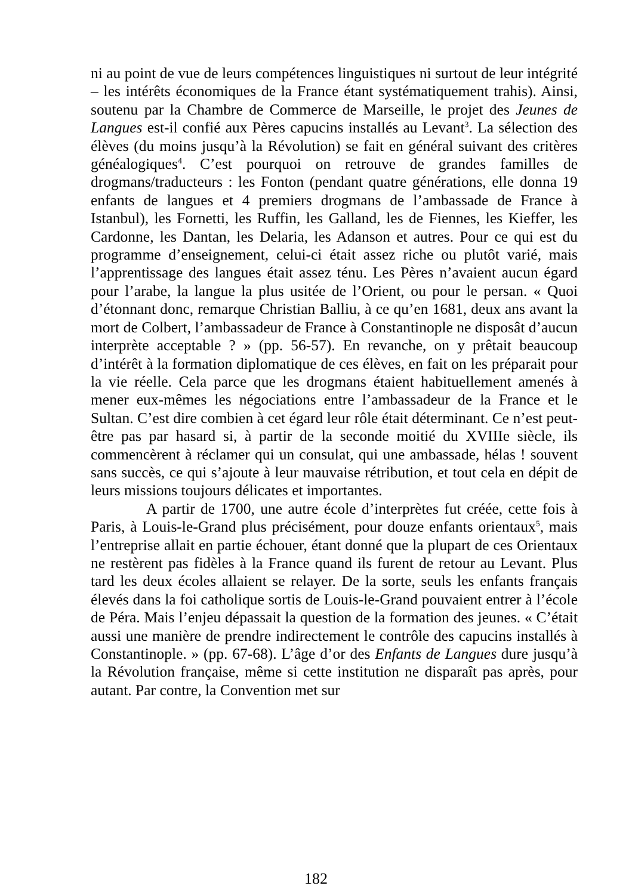ni au point de vue de leurs compétences linguistiques ni surtout de leur intégrité – les intérêts économiques de la France étant systématiquement trahis). Ainsi, soutenu par la Chambre de Commerce de Marseille, le projet des Jeunes de Langues est-il confié aux Pères capucins installés au Levant<sup>3</sup>. La sélection des élèves (du moins jusqu’à la Révolution) se fait en général suivant des critères généalogiques<sup>4</sup>. C’est pourquoi on retrouve de grandes familles de drogmans/traducteurs : les Fonton (pendant quatre générations, elle donna 19 enfants de langues et 4 premiers drogmans de l’ambassade de France à Istanbul), les Fornetti, les Ruffin, les Galland, les de Fiennes, les Kieffer, les Cardonne, les Dantan, les Delaria, les Adanson et autres. Pour ce qui est du programme d’enseignement, celui-ci était assez riche ou plutôt varié, mais l’apprentissage des langues était assez ténu. Les Pères n’avaient aucun égard pour l’arabe, la langue la plus usitée de l’Orient, ou pour le persan. « Quoi d’étonnant donc, remarque Christian Balliu, à ce qu’en 1681, deux ans avant la mort de Colbert, l’ambassadeur de France à Constantinople ne disposât d’aucun interprète acceptable ? » (pp. 56-57). En revanche, on y prêtait beaucoup d’intérêt à la formation diplomatique de ces élèves, en fait on les préparait pour la vie réelle. Cela parce que les drogmans étaient habituellement amenés à mener eux-mêmes les négociations entre l’ambassadeur de la France et le Sultan. C’est dire combien à cet égard leur rôle était déterminant. Ce n’est peut-être pas par hasard si, à partir de la seconde moitié du XVIIIe siècle, ils commencèrent à réclamer qui un consulat, qui une ambassade, hélas ! souvent sans succès, ce qui s’ajoute à leur mauvaise rétribution, et tout cela en dépit de leurs missions toujours délicates et importantes.
A partir de 1700, une autre école d’interprètes fut créée, cette fois à Paris, à Louis-le-Grand plus précisément, pour douze enfants orientaux<sup>5</sup>, mais l’entreprise allait en partie échouer, étant donné que la plupart de ces Orientaux ne restèrent pas fidèles à la France quand ils furent de retour au Levant. Plus tard les deux écoles allaient se relayer. De la sorte, seuls les enfants français élevés dans la foi catholique sortis de Louis-le-Grand pouvaient entrer à l’école de Péra. Mais l’enjeu dépassait la question de la formation des jeunes. « C’était aussi une manière de prendre indirectement le contrôle des capucins installés à Constantinople. » (pp. 67-68). L’âge d’or des Enfants de Langues dure jusqu’à la Révolution française, même si cette institution ne disparaît pas après, pour autant. Par contre, la Convention met sur
182